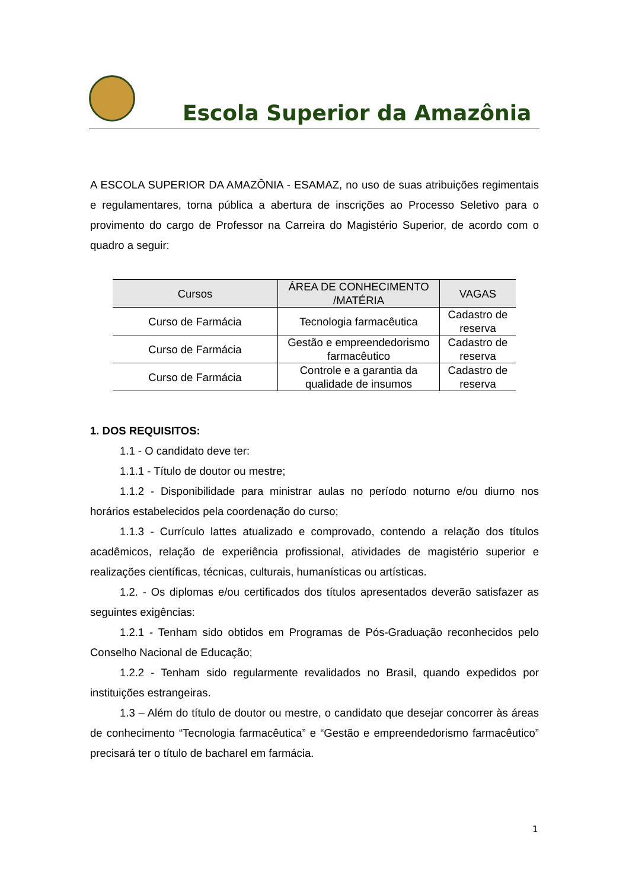Escola Superior da Amazônia
A ESCOLA SUPERIOR DA AMAZÔNIA - ESAMAZ, no uso de suas atribuições regimentais e regulamentares, torna pública a abertura de inscrições ao Processo Seletivo para o provimento do cargo de Professor na Carreira do Magistério Superior, de acordo com o quadro a seguir:
| Cursos | ÁREA DE CONHECIMENTO /MATÉRIA | VAGAS |
| --- | --- | --- |
| Curso de Farmácia | Tecnologia farmacêutica | Cadastro de reserva |
| Curso de Farmácia | Gestão e empreendedorismo farmacêutico | Cadastro de reserva |
| Curso de Farmácia | Controle e a garantia da qualidade de insumos | Cadastro de reserva |
1. DOS REQUISITOS:
1.1 - O candidato deve ter:
1.1.1 - Título de doutor ou mestre;
1.1.2 - Disponibilidade para ministrar aulas no período noturno e/ou diurno nos horários estabelecidos pela coordenação do curso;
1.1.3 - Currículo lattes atualizado e comprovado, contendo a relação dos títulos acadêmicos, relação de experiência profissional, atividades de magistério superior e realizações científicas, técnicas, culturais, humanísticas ou artísticas.
1.2. - Os diplomas e/ou certificados dos títulos apresentados deverão satisfazer as seguintes exigências:
1.2.1 - Tenham sido obtidos em Programas de Pós-Graduação reconhecidos pelo Conselho Nacional de Educação;
1.2.2 - Tenham sido regularmente revalidados no Brasil, quando expedidos por instituições estrangeiras.
1.3 – Além do título de doutor ou mestre, o candidato que desejar concorrer às áreas de conhecimento “Tecnologia farmacêutica” e “Gestão e empreendedorismo farmacêutico” precisará ter o título de bacharel em farmácia.
1